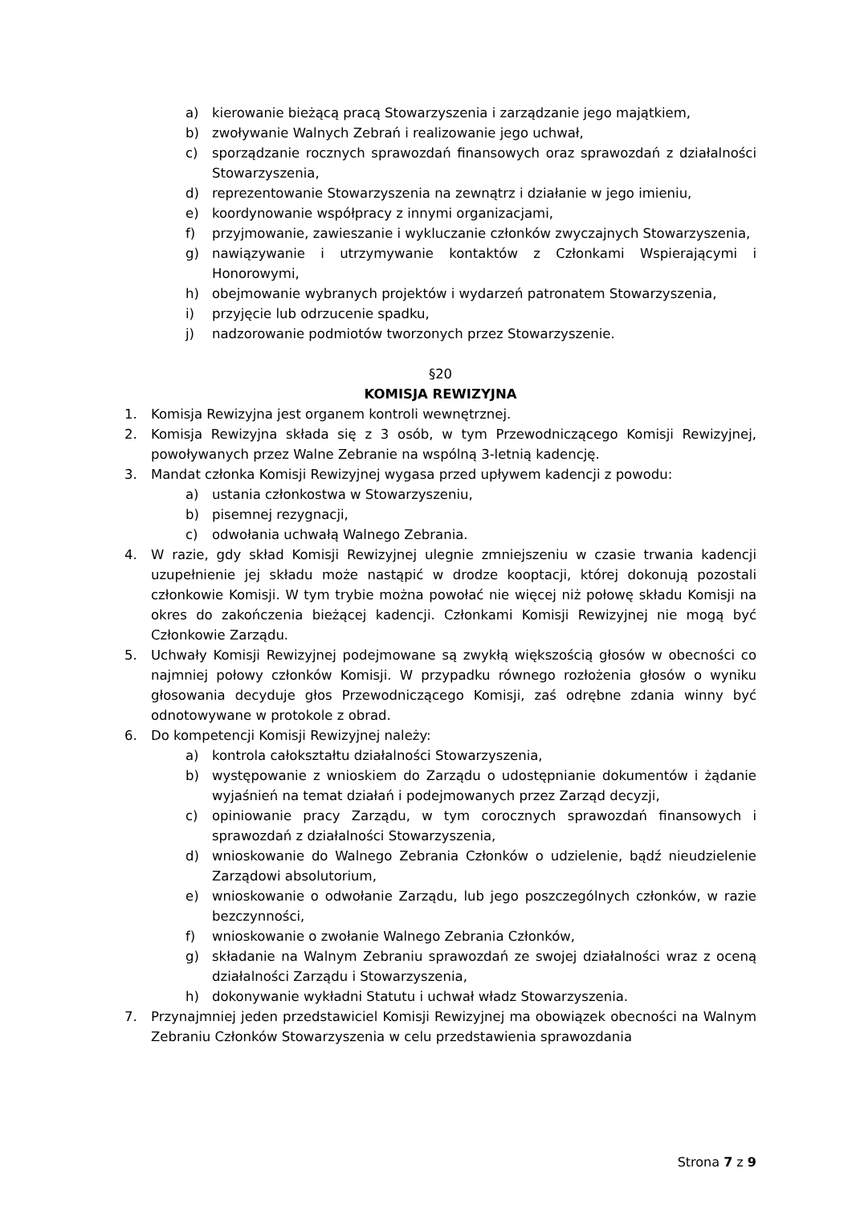a) kierowanie bieżącą pracą Stowarzyszenia i zarządzanie jego majątkiem,
b) zwoływanie Walnych Zebrań i realizowanie jego uchwał,
c) sporządzanie rocznych sprawozdań finansowych oraz sprawozdań z działalności Stowarzyszenia,
d) reprezentowanie Stowarzyszenia na zewnątrz i działanie w jego imieniu,
e) koordynowanie współpracy z innymi organizacjami,
f) przyjmowanie, zawieszanie i wykluczanie członków zwyczajnych Stowarzyszenia,
g) nawiązywanie i utrzymywanie kontaktów z Członkami Wspierającymi i Honorowymi,
h) obejmowanie wybranych projektów i wydarzeń patronatem Stowarzyszenia,
i) przyjęcie lub odrzucenie spadku,
j) nadzorowanie podmiotów tworzonych przez Stowarzyszenie.
§20
KOMISJA REWIZYJNA
1. Komisja Rewizyjna jest organem kontroli wewnętrznej.
2. Komisja Rewizyjna składa się z 3 osób, w tym Przewodniczącego Komisji Rewizyjnej, powoływanych przez Walne Zebranie na wspólną 3-letnią kadencję.
3. Mandat członka Komisji Rewizyjnej wygasa przed upływem kadencji z powodu:
a) ustania członkostwa w Stowarzyszeniu,
b) pisemnej rezygnacji,
c) odwołania uchwałą Walnego Zebrania.
4. W razie, gdy skład Komisji Rewizyjnej ulegnie zmniejszeniu w czasie trwania kadencji uzupełnienie jej składu może nastąpić w drodze kooptacji, której dokonują pozostali członkowie Komisji. W tym trybie można powołać nie więcej niż połowę składu Komisji na okres do zakończenia bieżącej kadencji. Członkami Komisji Rewizyjnej nie mogą być Członkowie Zarządu.
5. Uchwały Komisji Rewizyjnej podejmowane są zwykłą większością głosów w obecności co najmniej połowy członków Komisji. W przypadku równego rozłożenia głosów o wyniku głosowania decyduje głos Przewodniczącego Komisji, zaś odrębne zdania winny być odnotowywane w protokole z obrad.
6. Do kompetencji Komisji Rewizyjnej należy:
a) kontrola całokształtu działalności Stowarzyszenia,
b) występowanie z wnioskiem do Zarządu o udostępnianie dokumentów i żądanie wyjaśnień na temat działań i podejmowanych przez Zarząd decyzji,
c) opiniowanie pracy Zarządu, w tym corocznych sprawozdań finansowych i sprawozdań z działalności Stowarzyszenia,
d) wnioskowanie do Walnego Zebrania Członków o udzielenie, bądź nieudzielenie Zarządowi absolutorium,
e) wnioskowanie o odwołanie Zarządu, lub jego poszczególnych członków, w razie bezczynności,
f) wnioskowanie o zwołanie Walnego Zebrania Członków,
g) składanie na Walnym Zebraniu sprawozdań ze swojej działalności wraz z oceną działalności Zarządu i Stowarzyszenia,
h) dokonywanie wykładni Statutu i uchwał władz Stowarzyszenia.
7. Przynajmniej jeden przedstawiciel Komisji Rewizyjnej ma obowiązek obecności na Walnym Zebraniu Członków Stowarzyszenia w celu przedstawienia sprawozdania
Strona 7 z 9